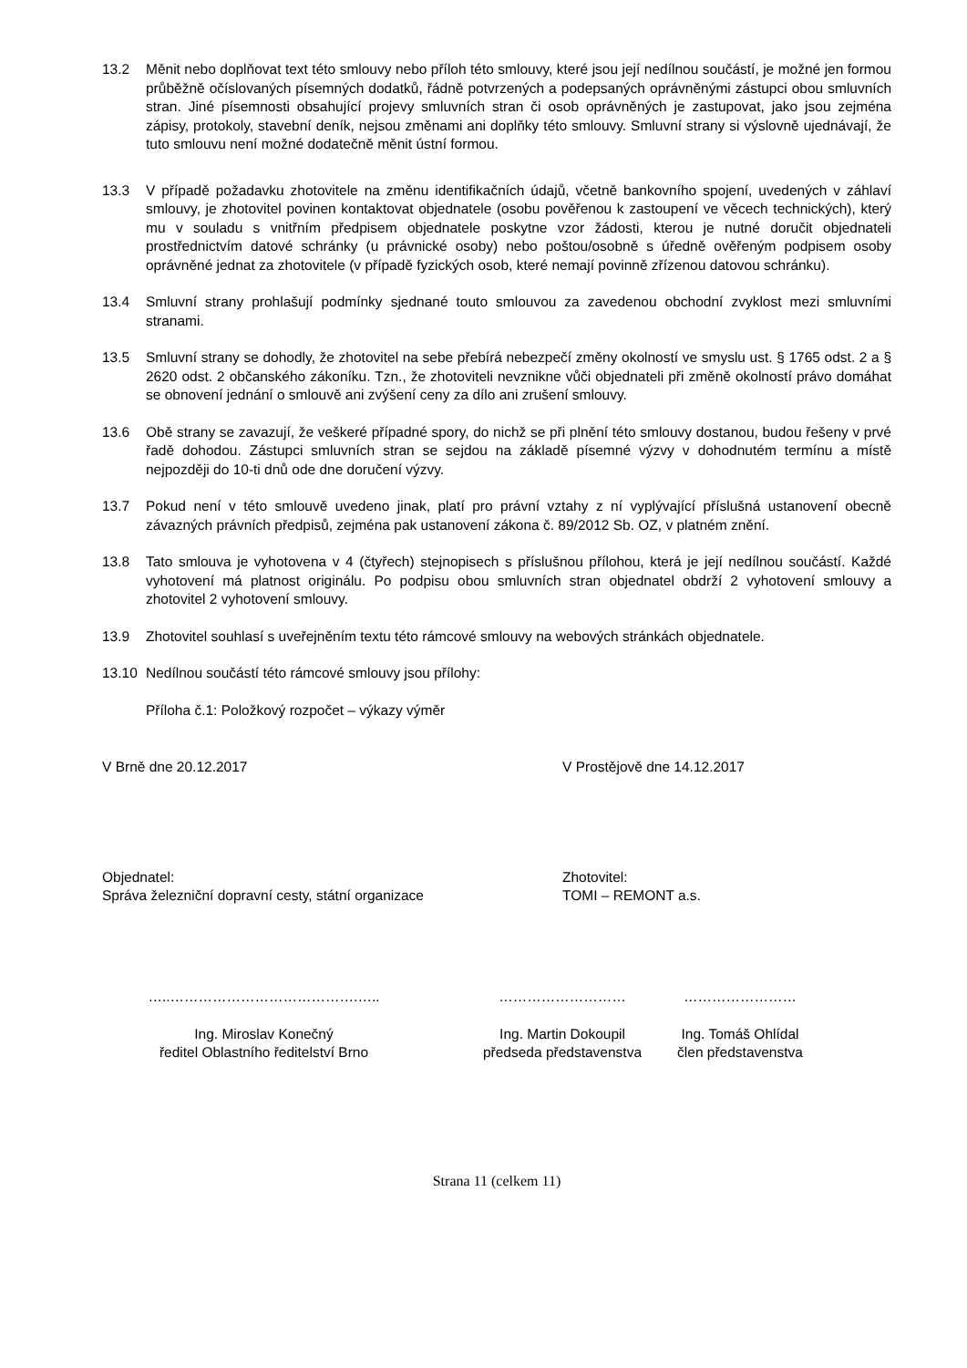13.2 Měnit nebo doplňovat text této smlouvy nebo příloh této smlouvy, které jsou její nedílnou součástí, je možné jen formou průběžně očíslovaných písemných dodatků, řádně potvrzených a podepsaných oprávněnými zástupci obou smluvních stran. Jiné písemnosti obsahující projevy smluvních stran či osob oprávněných je zastupovat, jako jsou zejména zápisy, protokoly, stavební deník, nejsou změnami ani doplňky této smlouvy. Smluvní strany si výslovně ujednávají, že tuto smlouvu není možné dodatečně měnit ústní formou.
13.3 V případě požadavku zhotovitele na změnu identifikačních údajů, včetně bankovního spojení, uvedených v záhlaví smlouvy, je zhotovitel povinen kontaktovat objednatele (osobu pověřenou k zastoupení ve věcech technických), který mu v souladu s vnitřním předpisem objednatele poskytne vzor žádosti, kterou je nutné doručit objednateli prostřednictvím datové schránky (u právnické osoby) nebo poštou/osobně s úředně ověřeným podpisem osoby oprávněné jednat za zhotovitele (v případě fyzických osob, které nemají povinně zřízenou datovou schránku).
13.4 Smluvní strany prohlašují podmínky sjednané touto smlouvou za zavedenou obchodní zvyklost mezi smluvními stranami.
13.5 Smluvní strany se dohodly, že zhotovitel na sebe přebírá nebezpečí změny okolností ve smyslu ust. § 1765 odst. 2 a § 2620 odst. 2 občanského zákoníku. Tzn., že zhotoviteli nevznikne vůči objednateli při změně okolností právo domáhat se obnovení jednání o smlouvě ani zvýšení ceny za dílo ani zrušení smlouvy.
13.6 Obě strany se zavazují, že veškeré případné spory, do nichž se při plnění této smlouvy dostanou, budou řešeny v prvé řadě dohodou. Zástupci smluvních stran se sejdou na základě písemné výzvy v dohodnutém termínu a místě nejpozději do 10-ti dnů ode dne doručení výzvy.
13.7 Pokud není v této smlouvě uvedeno jinak, platí pro právní vztahy z ní vyplývající příslušná ustanovení obecně závazných právních předpisů, zejména pak ustanovení zákona č. 89/2012 Sb. OZ, v platném znění.
13.8 Tato smlouva je vyhotovena v 4 (čtyřech) stejnopisech s příslušnou přílohou, která je její nedílnou součástí. Každé vyhotovení má platnost originálu. Po podpisu obou smluvních stran objednatel obdrží 2 vyhotovení smlouvy a zhotovitel 2 vyhotovení smlouvy.
13.9 Zhotovitel souhlasí s uveřejněním textu této rámcové smlouvy na webových stránkách objednatele.
13.10 Nedílnou součástí této rámcové smlouvy jsou přílohy:
Příloha č.1: Položkový rozpočet – výkazy výměr
V Brně dne 20.12.2017 V Prostějově dne 14.12.2017
Objednatel:
Správa železniční dopravní cesty, státní organizace
Zhotovitel:
TOMI – REMONT a.s.
…..………………………………….…..
Ing. Miroslav Konečný
ředitel Oblastního ředitelství Brno
………………………
Ing. Martin Dokoupil
předseda představenstva
……………………
Ing. Tomáš Ohlídal
člen představenstva
Strana 11 (celkem 11)